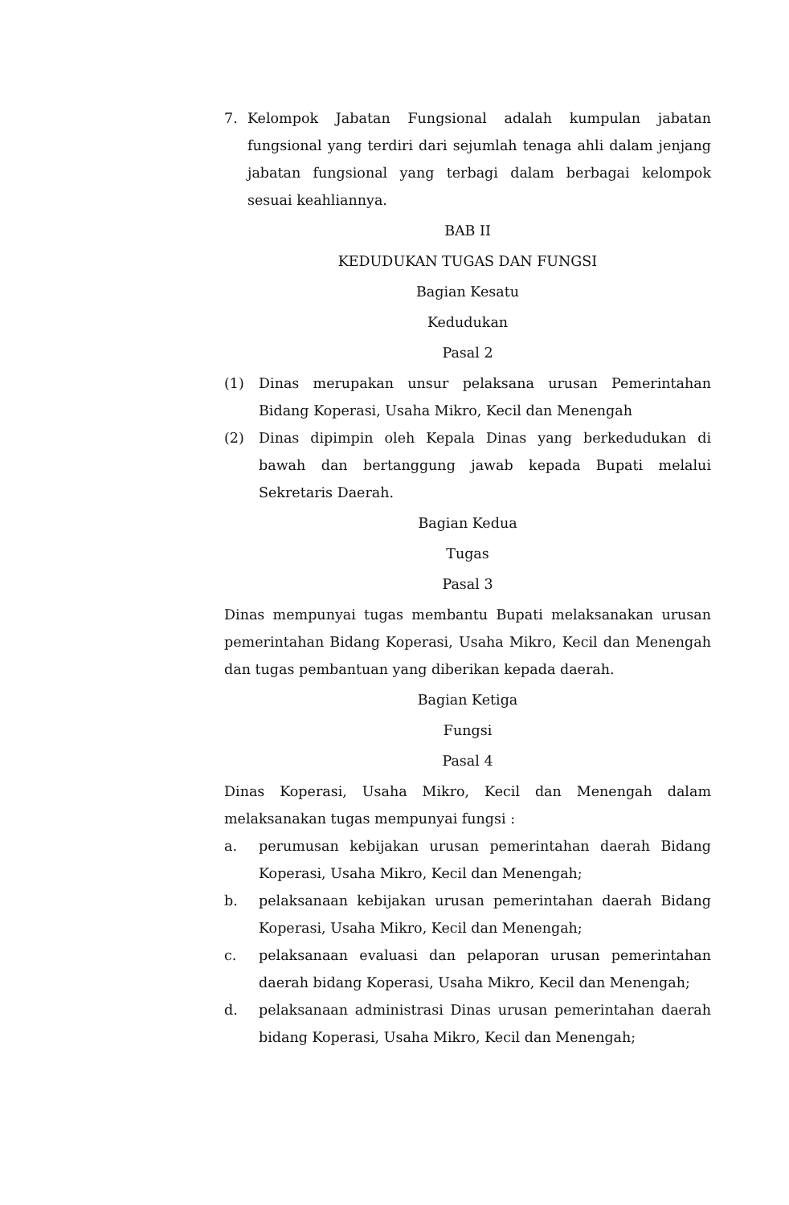7. Kelompok Jabatan Fungsional adalah kumpulan jabatan fungsional yang terdiri dari sejumlah tenaga ahli dalam jenjang jabatan fungsional yang terbagi dalam berbagai kelompok sesuai keahliannya.
BAB II
KEDUDUKAN TUGAS DAN FUNGSI
Bagian Kesatu
Kedudukan
Pasal 2
(1) Dinas merupakan unsur pelaksana urusan Pemerintahan Bidang Koperasi, Usaha Mikro, Kecil dan Menengah
(2) Dinas dipimpin oleh Kepala Dinas yang berkedudukan di bawah dan bertanggung jawab kepada Bupati melalui Sekretaris Daerah.
Bagian Kedua
Tugas
Pasal 3
Dinas mempunyai tugas membantu Bupati melaksanakan urusan pemerintahan Bidang Koperasi, Usaha Mikro, Kecil dan Menengah dan tugas pembantuan yang diberikan kepada daerah.
Bagian Ketiga
Fungsi
Pasal 4
Dinas Koperasi, Usaha Mikro, Kecil dan Menengah dalam melaksanakan tugas mempunyai fungsi :
a. perumusan kebijakan urusan pemerintahan daerah Bidang Koperasi, Usaha Mikro, Kecil dan Menengah;
b. pelaksanaan kebijakan urusan pemerintahan daerah Bidang Koperasi, Usaha Mikro, Kecil dan Menengah;
c. pelaksanaan evaluasi dan pelaporan urusan pemerintahan daerah bidang Koperasi, Usaha Mikro, Kecil dan Menengah;
d. pelaksanaan administrasi Dinas urusan pemerintahan daerah bidang Koperasi, Usaha Mikro, Kecil dan Menengah;